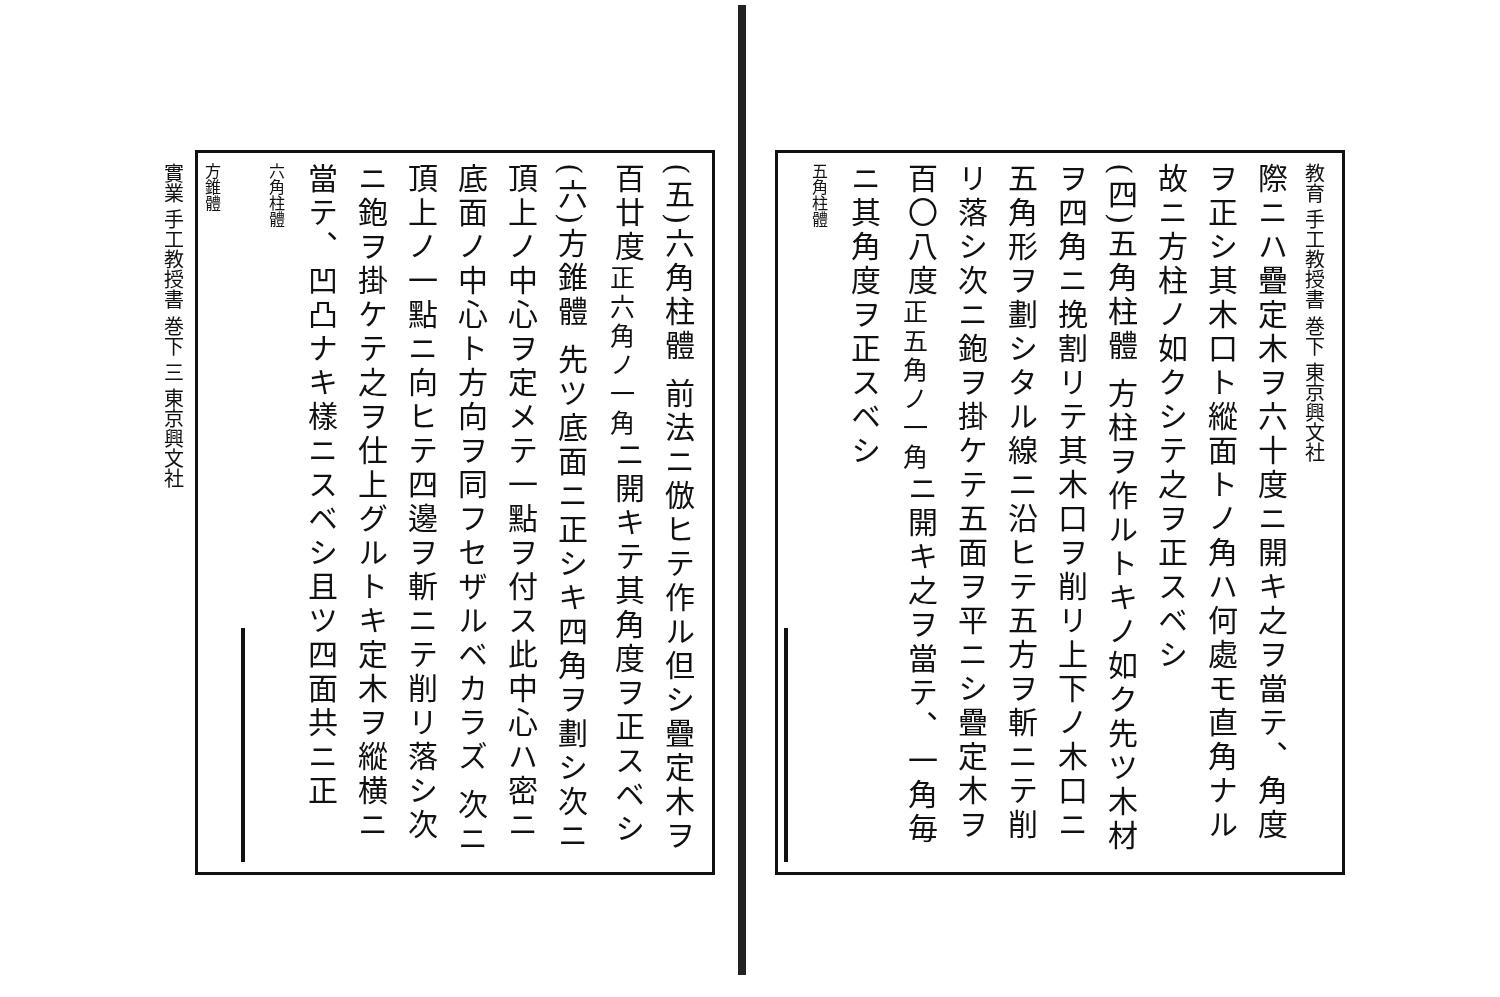教育 手工教授書 巻下 東京興文社
際ニハ疊定木ヲ六十度ニ開キ之ヲ當テ、角度ヲ正シ其木口ト縱面トノ角ハ何處モ直角ナル故ニ方柱ノ如クシテ之ヲ正スベシ
(四)五角柱體 方柱ヲ作ルトキノ如ク先ツ木材ヲ四角ニ挽割リテ其木口ヲ削リ上下ノ木口ニ五角形ヲ劃シタル線ニ沿ヒテ五方ヲ斬ニテ削リ落シ次ニ鉋ヲ掛ケテ五面ヲ平ニシ疊定木ヲ百〇八度<sub>正五角ノ一角</sub>ニ開キ之ヲ當テ、一角毎ニ其角度ヲ正スベシ
五角柱體
(五)六角柱體 前法ニ倣ヒテ作ル但シ疊定木ヲ百廿度<sub>正六角ノ一角</sub>ニ開キテ其角度ヲ正スベシ
(六)方錐體 先ツ底面ニ正シキ四角ヲ劃シ次ニ頂上ノ中心ヲ定メテ一點ヲ付ス此中心ハ密ニ底面ノ中心ト方向ヲ同フセザルベカラズ 次ニ頂上ノ一點ニ向ヒテ四邊ヲ斬ニテ削リ落シ次ニ鉋ヲ掛ケテ之ヲ仕上グルトキ定木ヲ縱横ニ當テ、凹凸ナキ樣ニスベシ且ツ四面共ニ正
六角柱體
方錐體
實業 手工教授書 巻下 三 東京興文社